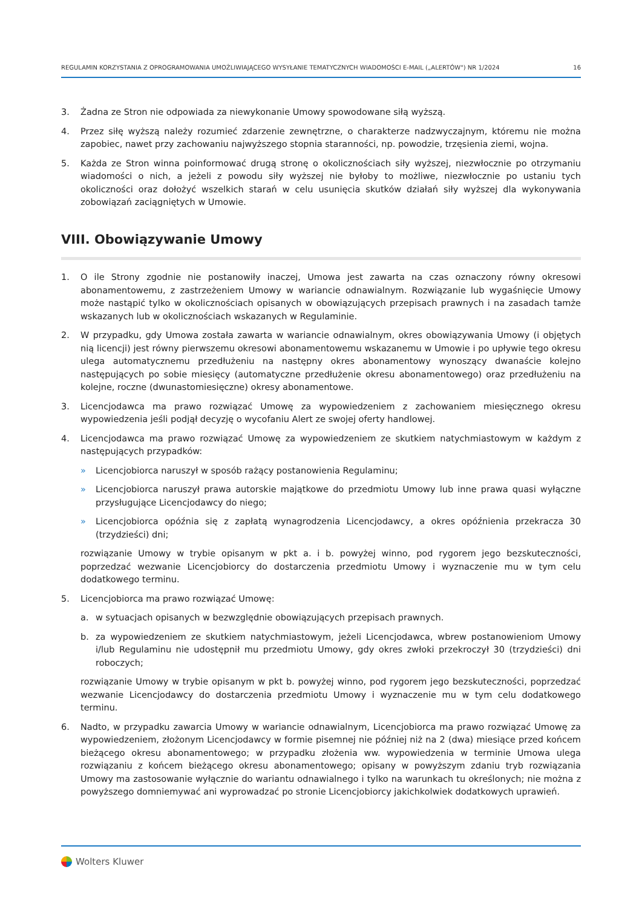REGULAMIN KORZYSTANIA Z OPROGRAMOWANIA UMOŻLIWIAJĄCEGO WYSYŁANIE TEMATYCZNYCH WIADOMOŚCI E-MAIL („ALERTÓW") NR 1/2024 16
3. Żadna ze Stron nie odpowiada za niewykonanie Umowy spowodowane siłą wyższą.
4. Przez siłę wyższą należy rozumieć zdarzenie zewnętrzne, o charakterze nadzwyczajnym, któremu nie można zapobiec, nawet przy zachowaniu najwyższego stopnia staranności, np. powodzie, trzęsienia ziemi, wojna.
5. Każda ze Stron winna poinformować drugą stronę o okolicznościach siły wyższej, niezwłocznie po otrzymaniu wiadomości o nich, a jeżeli z powodu siły wyższej nie byłoby to możliwe, niezwłocznie po ustaniu tych okoliczności oraz dołożyć wszelkich starań w celu usunięcia skutków działań siły wyższej dla wykonywania zobowiązań zaciągniętych w Umowie.
VIII. Obowiązywanie Umowy
1. O ile Strony zgodnie nie postanowiły inaczej, Umowa jest zawarta na czas oznaczony równy okresowi abonamentowemu, z zastrzeżeniem Umowy w wariancie odnawialnym. Rozwiązanie lub wygaśnięcie Umowy może nastąpić tylko w okolicznościach opisanych w obowiązujących przepisach prawnych i na zasadach tamże wskazanych lub w okolicznościach wskazanych w Regulaminie.
2. W przypadku, gdy Umowa została zawarta w wariancie odnawialnym, okres obowiązywania Umowy (i objętych nią licencji) jest równy pierwszemu okresowi abonamentowemu wskazanemu w Umowie i po upływie tego okresu ulega automatycznemu przedłużeniu na następny okres abonamentowy wynoszący dwanaście kolejno następujących po sobie miesięcy (automatyczne przedłużenie okresu abonamentowego) oraz przedłużeniu na kolejne, roczne (dwunastomiesięczne) okresy abonamentowe.
3. Licencjodawca ma prawo rozwiązać Umowę za wypowiedzeniem z zachowaniem miesięcznego okresu wypowiedzenia jeśli podjął decyzję o wycofaniu Alert ze swojej oferty handlowej.
4. Licencjodawca ma prawo rozwiązać Umowę za wypowiedzeniem ze skutkiem natychmiastowym w każdym z następujących przypadków:
» Licencjobiorca naruszył w sposób rażący postanowienia Regulaminu;
» Licencjobiorca naruszył prawa autorskie majątkowe do przedmiotu Umowy lub inne prawa quasi wyłączne przysługujące Licencjodawcy do niego;
» Licencjobiorca opóźnia się z zapłatą wynagrodzenia Licencjodawcy, a okres opóźnienia przekracza 30 (trzydzieści) dni;
rozwiązanie Umowy w trybie opisanym w pkt a. i b. powyżej winno, pod rygorem jego bezskuteczności, poprzedzać wezwanie Licencjobiorcy do dostarczenia przedmiotu Umowy i wyznaczenie mu w tym celu dodatkowego terminu.
5. Licencjobiorca ma prawo rozwiązać Umowę:
a. w sytuacjach opisanych w bezwzględnie obowiązujących przepisach prawnych.
b. za wypowiedzeniem ze skutkiem natychmiastowym, jeżeli Licencjodawca, wbrew postanowieniom Umowy i/lub Regulaminu nie udostępnił mu przedmiotu Umowy, gdy okres zwłoki przekroczył 30 (trzydzieści) dni roboczych;
rozwiązanie Umowy w trybie opisanym w pkt b. powyżej winno, pod rygorem jego bezskuteczności, poprzedzać wezwanie Licencjodawcy do dostarczenia przedmiotu Umowy i wyznaczenie mu w tym celu dodatkowego terminu.
6. Nadto, w przypadku zawarcia Umowy w wariancie odnawialnym, Licencjobiorca ma prawo rozwiązać Umowę za wypowiedzeniem, złożonym Licencjodawcy w formie pisemnej nie później niż na 2 (dwa) miesiące przed końcem bieżącego okresu abonamentowego; w przypadku złożenia ww. wypowiedzenia w terminie Umowa ulega rozwiązaniu z końcem bieżącego okresu abonamentowego; opisany w powyższym zdaniu tryb rozwiązania Umowy ma zastosowanie wyłącznie do wariantu odnawialnego i tylko na warunkach tu określonych; nie można z powyższego domniemywać ani wyprowadzać po stronie Licencjobiorcy jakichkolwiek dodatkowych uprawień.
Wolters Kluwer